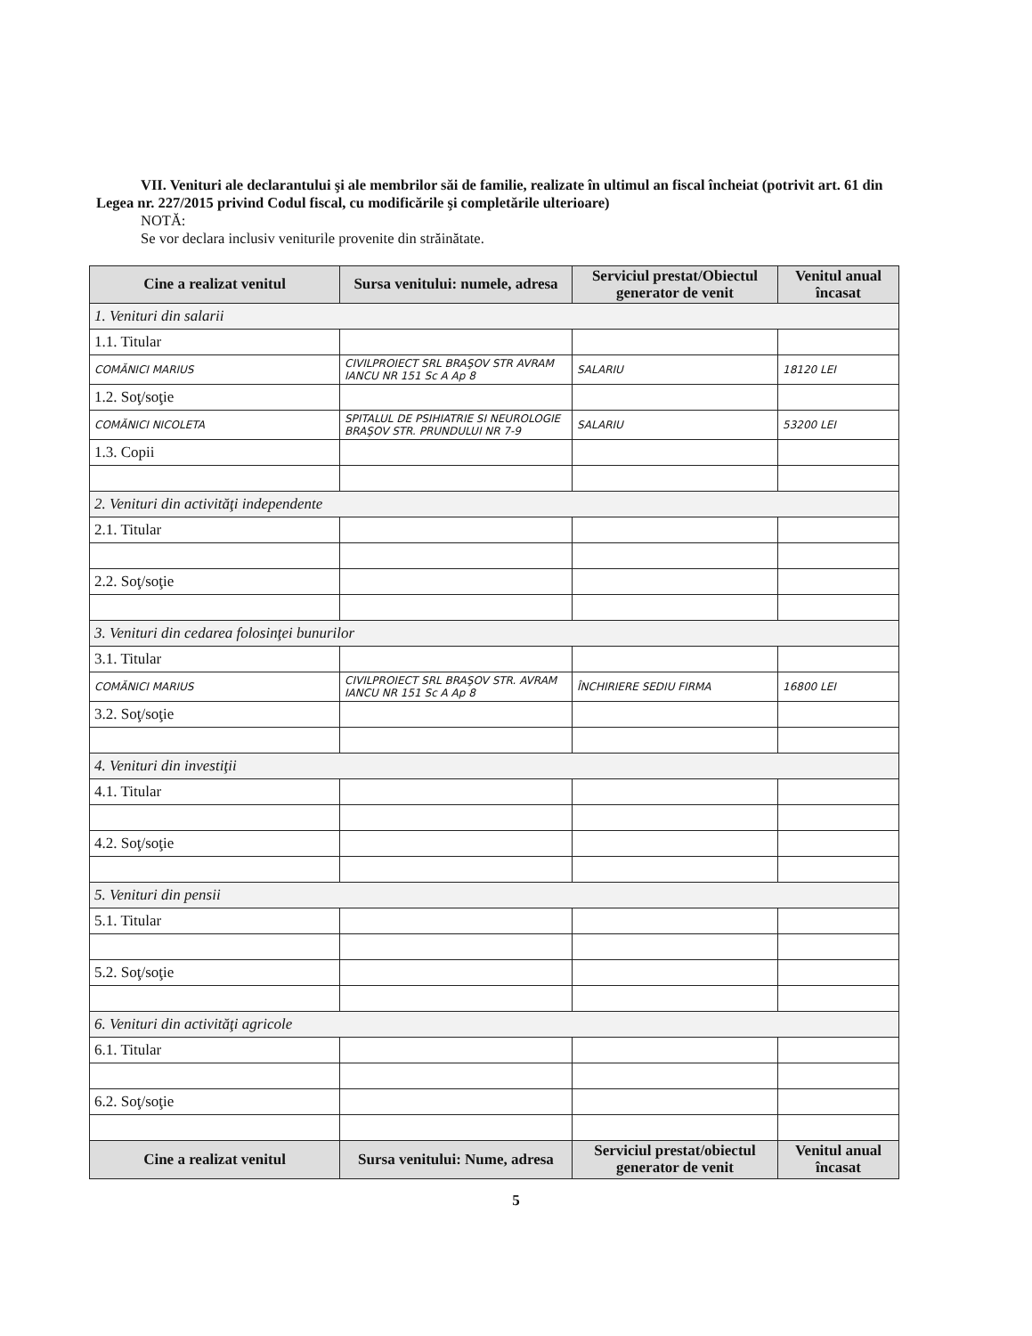VII. Venituri ale declarantului şi ale membrilor săi de familie, realizate în ultimul an fiscal încheiat (potrivit art. 61 din Legea nr. 227/2015 privind Codul fiscal, cu modificările şi completările ulterioare)
NOTĂ:
Se vor declara inclusiv veniturile provenite din străinătate.
| Cine a realizat venitul | Sursa venitului: numele, adresa | Serviciul prestat/Obiectul generator de venit | Venitul anual încasat |
| --- | --- | --- | --- |
| 1. Venituri din salarii | | | |
| 1.1. Titular | | | |
| COMĂNICI MARIUS | CIVILPROIECT SRL BRAŞOV STR AVRAM IANCU NR 151 Sc A Ap 8 | SALARIU | 18120 LEI |
| 1.2. Soţ/soţie | | | |
| COMĂNICI NICOLETA | SPITALUL DE PSIHIATRIE SI NEUROLOGIE BRAŞOV STR. PRUNDULUI NR 7-9 | SALARIU | 53200 LEI |
| 1.3. Copii | | | |
| 2. Venituri din activităţi independente | | | |
| 2.1. Titular | | | |
| 2.2. Soţ/soţie | | | |
| 3. Venituri din cedarea folosinţei bunurilor | | | |
| 3.1. Titular | | | |
| COMĂNICI MARIUS | CIVILPROIECT SRL BRAŞOV STR. AVRAM IANCU NR 151 Sc A Ap 8 | ÎNCHIRIERE SEDIU FIRMA | 16800 LEI |
| 3.2. Soţ/soţie | | | |
| 4. Venituri din investiţii | | | |
| 4.1. Titular | | | |
| 4.2. Soţ/soţie | | | |
| 5. Venituri din pensii | | | |
| 5.1. Titular | | | |
| 5.2. Soţ/soţie | | | |
| 6. Venituri din activităţi agricole | | | |
| 6.1. Titular | | | |
| 6.2. Soţ/soţie | | | |
| Cine a realizat venitul | Sursa venitului: Nume, adresa | Serviciul prestat/obiectul generator de venit | Venitul anual încasat |
5